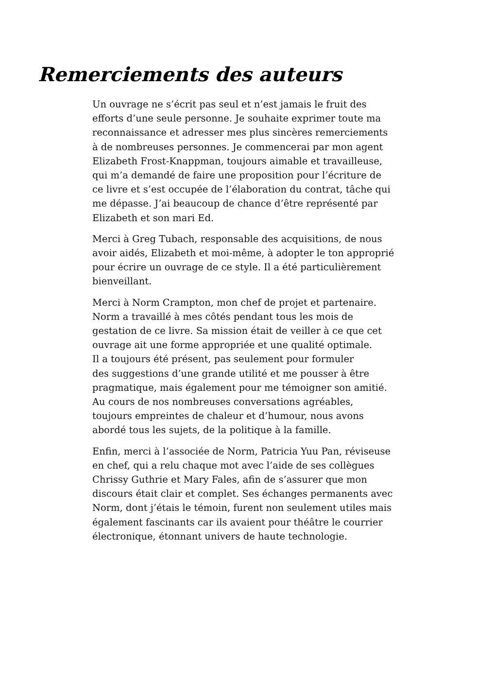Remerciements des auteurs
Un ouvrage ne s’écrit pas seul et n’est jamais le fruit des
efforts d’une seule personne. Je souhaite exprimer toute ma
reconnaissance et adresser mes plus sincères remerciements
à de nombreuses personnes. Je commencerai par mon agent
Elizabeth Frost-Knappman, toujours aimable et travailleuse,
qui m’a demandé de faire une proposition pour l’écriture de
ce livre et s’est occupée de l’élaboration du contrat, tâche qui
me dépasse. J’ai beaucoup de chance d’être représenté par
Elizabeth et son mari Ed.
Merci à Greg Tubach, responsable des acquisitions, de nous
avoir aidés, Elizabeth et moi-même, à adopter le ton approprié
pour écrire un ouvrage de ce style. Il a été particulièrement
bienveillant.
Merci à Norm Crampton, mon chef de projet et partenaire.
Norm a travaillé à mes côtés pendant tous les mois de
gestation de ce livre. Sa mission était de veiller à ce que cet
ouvrage ait une forme appropriée et une qualité optimale.
Il a toujours été présent, pas seulement pour formuler
des suggestions d’une grande utilité et me pousser à être
pragmatique, mais également pour me témoigner son amitié.
Au cours de nos nombreuses conversations agréables,
toujours empreintes de chaleur et d’humour, nous avons
abordé tous les sujets, de la politique à la famille.
Enfin, merci à l’associée de Norm, Patricia Yuu Pan, réviseuse
en chef, qui a relu chaque mot avec l’aide de ses collègues
Chrissy Guthrie et Mary Fales, afin de s’assurer que mon
discours était clair et complet. Ses échanges permanents avec
Norm, dont j’étais le témoin, furent non seulement utiles mais
également fascinants car ils avaient pour théâtre le courrier
électronique, étonnant univers de haute technologie.